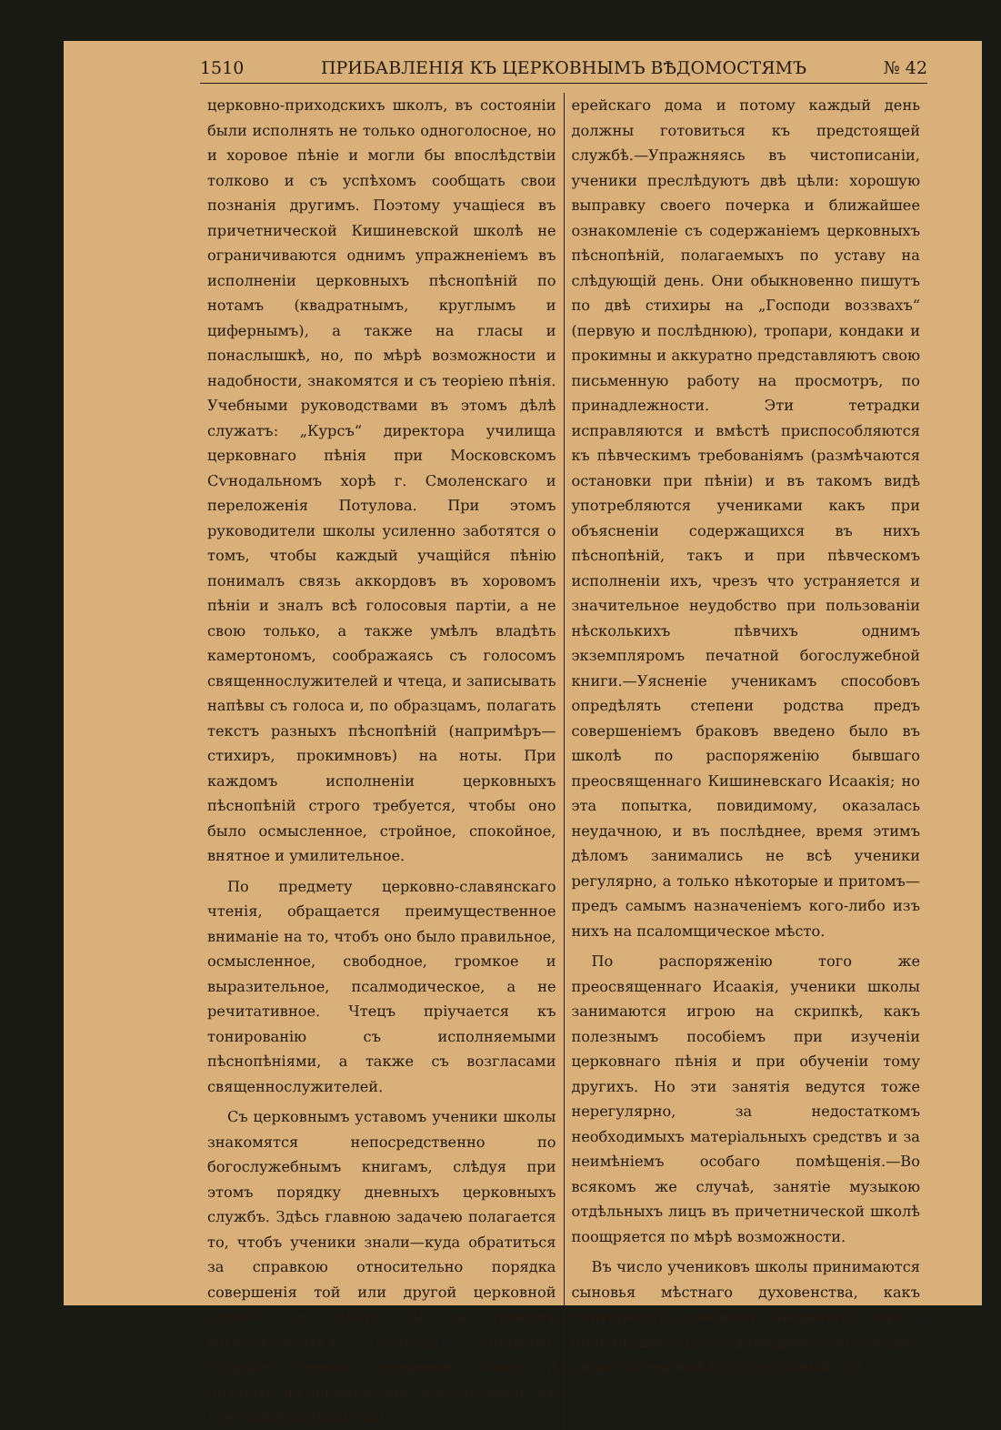1510 ПРИБАВЛЕНІЯ КЪ ЦЕРКОВНЫМЪ ВѢДОМОСТЯМЪ № 42
церковно-приходскихъ школъ, въ состояніи были исполнять не только одноголосное, но и хоровое пѣніе и могли бы впослѣдствіи толково и съ успѣхомъ сообщать свои познанія другимъ. Поэтому учащіеся въ причетнической Кишиневской школѣ не ограничиваются однимъ упражненіемъ въ исполненіи церковныхъ пѣснопѣній по нотамъ (квадратнымъ, круглымъ и цифернымъ), а также на гласы и понаслышкѣ, но, по мѣрѣ возможности и надобности, знакомятся и съ теоріею пѣнія. Учебными руководствами въ этомъ дѣлѣ служатъ: „Курсъ“ директора училища церковнаго пѣнія при Московскомъ Сѵнодальномъ хорѣ г. Смоленскаго и переложенія Потулова. При этомъ руководители школы усиленно заботятся о томъ, чтобы каждый учащійся пѣнію понималъ связь аккордовъ въ хоровомъ пѣніи и зналъ всѣ голосовыя партіи, а не свою только, а также умѣлъ владѣть камертономъ, соображаясь съ голосомъ священнослужителей и чтеца, и записывать напѣвы съ голоса и, по образцамъ, полагать текстъ разныхъ пѣснопѣній (напримѣръ—стихиръ, прокимновъ) на ноты. При каждомъ исполненіи церковныхъ пѣснопѣній строго требуется, чтобы оно было осмысленное, стройное, спокойное, внятное и умилительное.
По предмету церковно-славянскаго чтенія, обращается преимущественное вниманіе на то, чтобъ оно было правильное, осмысленное, свободное, громкое и выразительное, псалмодическое, а не речитативное. Чтецъ пріучается къ тонированію съ исполняемыми пѣснопѣніями, а также съ возгласами священнослужителей.
Съ церковнымъ уставомъ ученики школы знакомятся непосредственно по богослужебнымъ книгамъ, слѣдуя при этомъ порядку дневныхъ церковныхъ службъ. Здѣсь главною задачею полагается то, чтобъ ученики знали—куда обратиться за справкою относительно порядка совершенія той или другой церковной службы, и умѣли бы съ толкомъ воспользоваться таковою справкою. Старшіе ученики ежедневно поютъ и читаютъ на клиросѣ при богослуженіи въ Крестовой церкви архі-
ерейскаго дома и потому каждый день должны готовиться къ предстоящей службѣ.—Упражняясь въ чистописаніи, ученики преслѣдуютъ двѣ цѣли: хорошую выправку своего почерка и ближайшее ознакомленіе съ содержаніемъ церковныхъ пѣснопѣній, полагаемыхъ по уставу на слѣдующій день. Они обыкновенно пишутъ по двѣ стихиры на „Господи воззвахъ“ (первую и послѣднюю), тропари, кондаки и прокимны и аккуратно представляютъ свою письменную работу на просмотръ, по принадлежности. Эти тетрадки исправляются и вмѣстѣ приспособляются къ пѣвческимъ требованіямъ (размѣчаются остановки при пѣніи) и въ такомъ видѣ употребляются учениками какъ при объясненіи содержащихся въ нихъ пѣснопѣній, такъ и при пѣвческомъ исполненіи ихъ, чрезъ что устраняется и значительное неудобство при пользованіи нѣсколькихъ пѣвчихъ однимъ экземпляромъ печатной богослужебной книги.—Уясненіе ученикамъ способовъ опредѣлять степени родства предъ совершеніемъ браковъ введено было въ школѣ по распоряженію бывшаго преосвященнаго Кишиневскаго Исаакія; но эта попытка, повидимому, оказалась неудачною, и въ послѣднее, время этимъ дѣломъ занимались не всѣ ученики регулярно, а только нѣкоторые и притомъ—предъ самымъ назначеніемъ кого-либо изъ нихъ на псаломщическое мѣсто.
По распоряженію того же преосвященнаго Исаакія, ученики школы занимаются игрою на скрипкѣ, какъ полезнымъ пособіемъ при изученіи церковнаго пѣнія и при обученіи тому другихъ. Но эти занятія ведутся тоже нерегулярно, за недостаткомъ необходимыхъ матеріальныхъ средствъ и за неимѣніемъ особаго помѣщенія.—Во всякомъ же случаѣ, занятіе музыкою отдѣльныхъ лицъ въ причетнической школѣ поощряется по мѣрѣ возможности.
Въ число учениковъ школы принимаются сыновья мѣстнаго духовенства, какъ учившіеся въ учебныхъ заведеніяхъ, такъ и получившіе только домашнее образованіе, лишь бы они имѣли достаточный для